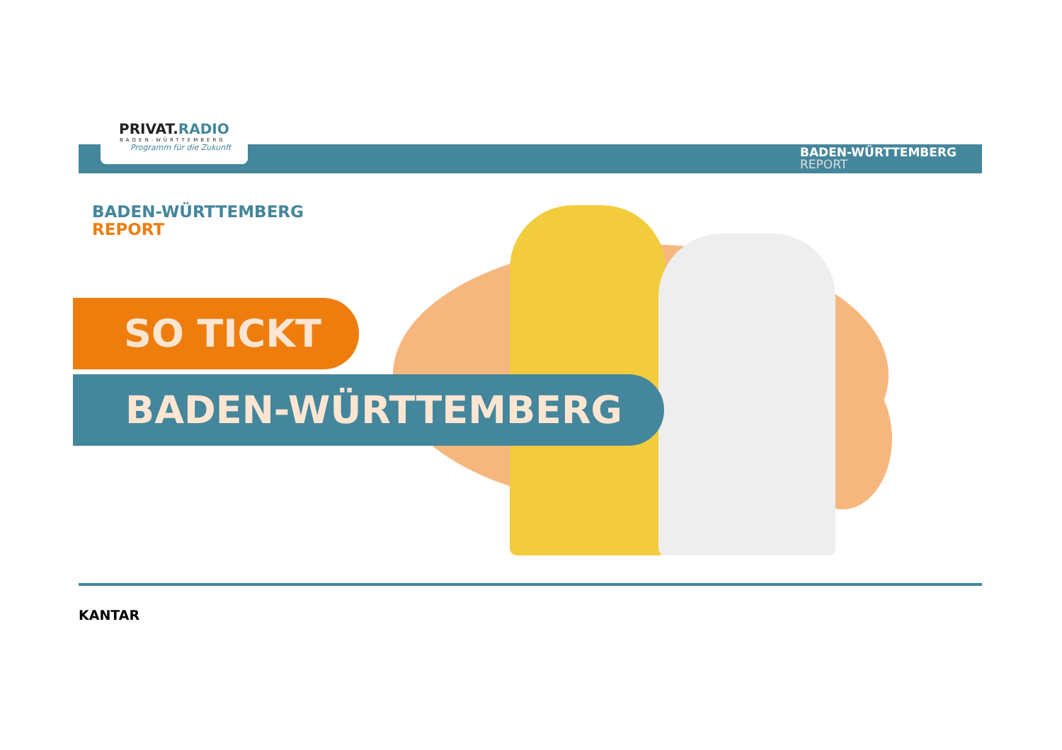PRIVAT.RADIO
BADEN-WÜRTTEMBERG
Programm für die Zukunft
BADEN-WÜRTTEMBERG
REPORT
BADEN-WÜRTTEMBERG
REPORT
SO TICKT
BADEN-WÜRTTEMBERG
KANTAR